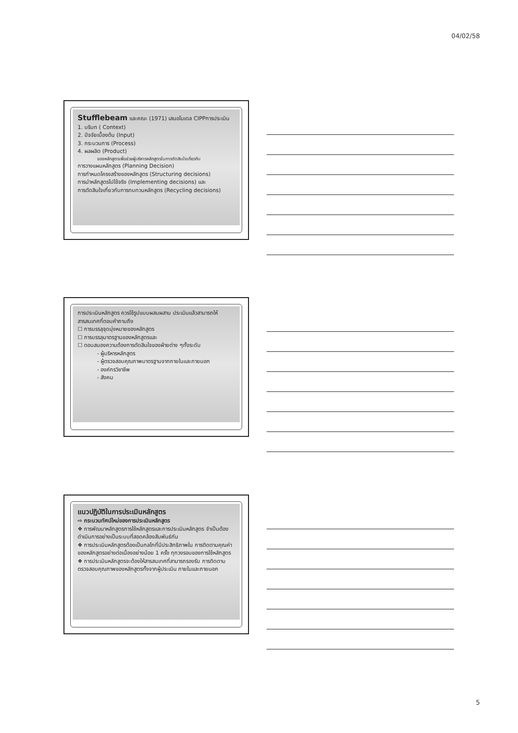04/02/58
Stufflebeam และคณะ (1971) เสนอโมเดล CIPPการประเมิน
1. บริบท ( Context)
2. ปัจจัยเบื้องต้น (Input)
3. กระบวนการ (Process)
4. ผลผลิต (Product)
ของหลักสูตรเพื่อช่วยผู้บริหารหลักสูตรในการตัดสินใจเกี่ยวกับ
การวางแผนหลักสูตร (Planning Decision)
การกำหนดโครงสร้างของหลักสูตร (Structuring decisions)
การนำหลักสูตรไปใช้จริง (Implementing decisions) และ
การตัดสินใจเกี่ยวกับการทบทวนหลักสูตร (Recycling decisions)
การประเมินหลักสูตร ควรใช้รูปแบบผสมผสาน ประเมินแล้วสามารถให้สารสนเทศที่ตอบคำถามถึง
☐ การบรรลุจุดมุ่งหมายของหลักสูตร
☐ การบรรลุมาตรฐานของหลักสูตรและ
☐ ตอบสนองความต้องการตัดสินใจของฝ่ายต่าง ๆทั้งระดับ
- ผู้บริหารหลักสูตร
- ผู้ตรวจสอบคุณภาพมาตรฐานจากภายในและภายนอก
- องค์กรวิชาชีพ
- สังคม
แนวปฏิบัติในการประเมินหลักสูตร
⇨ กระบวนทัศน์ใหม่ของการประเมินหลักสูตร
❖ การพัฒนาหลักสูตรการใช้หลักสูตรและการประเมินหลักสูตร จำเป็นต้องดำเนินการอย่างเป็นระบบที่สอดคล้องสัมพันธ์กัน
❖ การประเมินหลักสูตรต้องเป็นกลไกที่มีประสิทธิภาพใน การติดตามคุณค่าของหลักสูตรอย่างต่อเนื่องอย่างน้อย 1 ครั้ง ทุกวงรอบของการใช้หลักสูตร
❖ การประเมินหลักสูตรจะต้องให้สารสนเทศที่สามารถรองรับ การติดตามตรวจสอบคุณภาพของหลักสูตรทั้งจากผู้ประเมิน ภายในและภายนอก
5